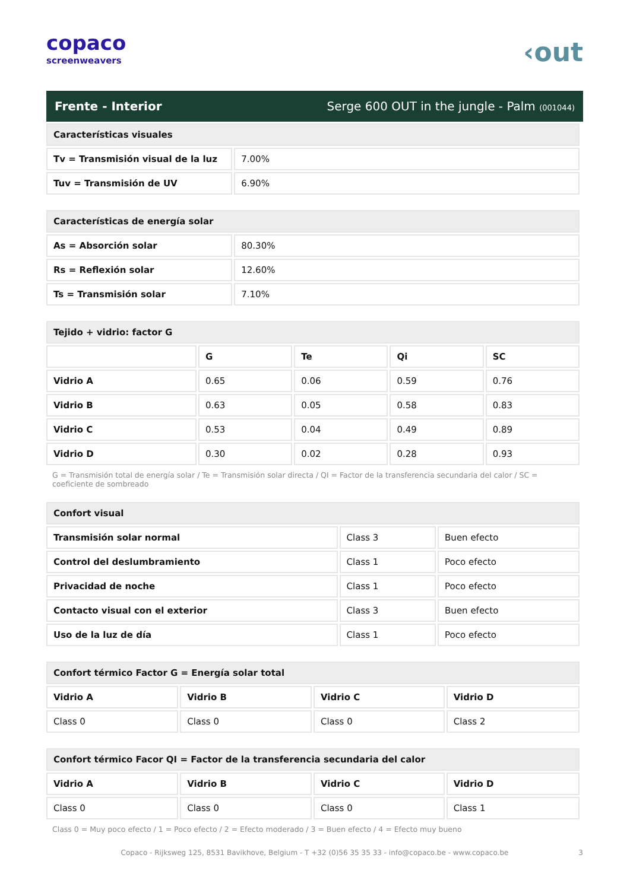copaco
screenweavers
‹out
Frente - Interior Serge 600 OUT in the jungle - Palm (001044)
| Características visuales | |
| Tv = Transmisión visual de la luz | 7.00% |
| Tuv = Transmisión de UV | 6.90% |
| Características de energía solar | |
| As = Absorción solar | 80.30% |
| Rs = Reflexión solar | 12.60% |
| Ts = Transmisión solar | 7.10% |
| Tejido + vidrio: factor G | | | | |
| | G | Te | Qi | SC |
| Vidrio A | 0.65 | 0.06 | 0.59 | 0.76 |
| Vidrio B | 0.63 | 0.05 | 0.58 | 0.83 |
| Vidrio C | 0.53 | 0.04 | 0.49 | 0.89 |
| Vidrio D | 0.30 | 0.02 | 0.28 | 0.93 |
G = Transmisión total de energía solar / Te = Transmisión solar directa / QI = Factor de la transferencia secundaria del calor / SC = coeficiente de sombreado
| Confort visual | | |
| Transmisión solar normal | Class 3 | Buen efecto |
| Control del deslumbramiento | Class 1 | Poco efecto |
| Privacidad de noche | Class 1 | Poco efecto |
| Contacto visual con el exterior | Class 3 | Buen efecto |
| Uso de la luz de día | Class 1 | Poco efecto |
| Confort térmico Factor G = Energía solar total | | | |
| Vidrio A | Vidrio B | Vidrio C | Vidrio D |
| Class 0 | Class 0 | Class 0 | Class 2 |
| Confort térmico Facor QI = Factor de la transferencia secundaria del calor | | | |
| Vidrio A | Vidrio B | Vidrio C | Vidrio D |
| Class 0 | Class 0 | Class 0 | Class 1 |
Class 0 = Muy poco efecto / 1 = Poco efecto / 2 = Efecto moderado / 3 = Buen efecto / 4 = Efecto muy bueno
Copaco - Rijksweg 125, 8531 Bavikhove, Belgium - T +32 (0)56 35 35 33 - info@copaco.be - www.copaco.be 3